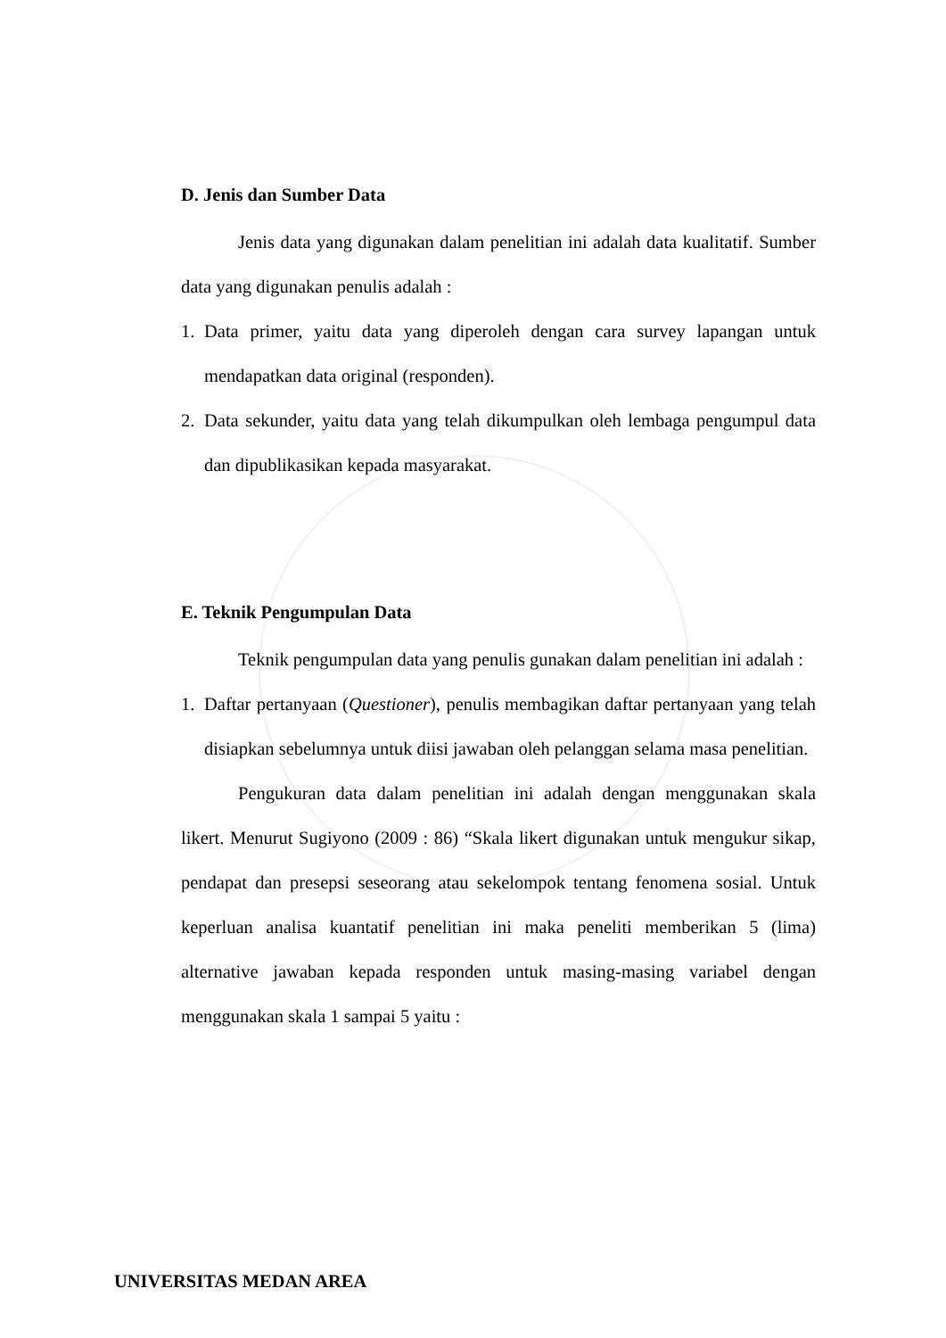D. Jenis dan Sumber Data
Jenis data yang digunakan dalam penelitian ini adalah data kualitatif. Sumber data yang digunakan penulis adalah :
1. Data primer, yaitu data yang diperoleh dengan cara survey lapangan untuk mendapatkan data original (responden).
2. Data sekunder, yaitu data yang telah dikumpulkan oleh lembaga pengumpul data dan dipublikasikan kepada masyarakat.
E. Teknik Pengumpulan Data
Teknik pengumpulan data yang penulis gunakan dalam penelitian ini adalah :
1. Daftar pertanyaan (Questioner), penulis membagikan daftar pertanyaan yang telah disiapkan sebelumnya untuk diisi jawaban oleh pelanggan selama masa penelitian.
Pengukuran data dalam penelitian ini adalah dengan menggunakan skala likert. Menurut Sugiyono (2009 : 86) “Skala likert digunakan untuk mengukur sikap, pendapat dan presepsi seseorang atau sekelompok tentang fenomena sosial. Untuk keperluan analisa kuantatif penelitian ini maka peneliti memberikan 5 (lima) alternative jawaban kepada responden untuk masing-masing variabel dengan menggunakan skala 1 sampai 5 yaitu :
UNIVERSITAS MEDAN AREA